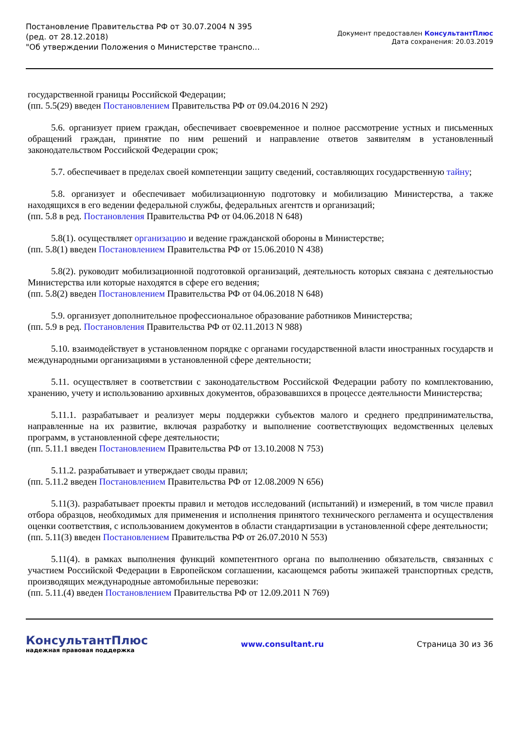Постановление Правительства РФ от 30.07.2004 N 395
(ред. от 28.12.2018)
"Об утверждении Положения о Министерстве транспо...
Документ предоставлен КонсультантПлюс
Дата сохранения: 20.03.2019
государственной границы Российской Федерации;
(пп. 5.5(29) введен Постановлением Правительства РФ от 09.04.2016 N 292)
5.6. организует прием граждан, обеспечивает своевременное и полное рассмотрение устных и письменных обращений граждан, принятие по ним решений и направление ответов заявителям в установленный законодательством Российской Федерации срок;
5.7. обеспечивает в пределах своей компетенции защиту сведений, составляющих государственную тайну;
5.8. организует и обеспечивает мобилизационную подготовку и мобилизацию Министерства, а также находящихся в его ведении федеральной службы, федеральных агентств и организаций;
(пп. 5.8 в ред. Постановления Правительства РФ от 04.06.2018 N 648)
5.8(1). осуществляет организацию и ведение гражданской обороны в Министерстве;
(пп. 5.8(1) введен Постановлением Правительства РФ от 15.06.2010 N 438)
5.8(2). руководит мобилизационной подготовкой организаций, деятельность которых связана с деятельностью Министерства или которые находятся в сфере его ведения;
(пп. 5.8(2) введен Постановлением Правительства РФ от 04.06.2018 N 648)
5.9. организует дополнительное профессиональное образование работников Министерства;
(пп. 5.9 в ред. Постановления Правительства РФ от 02.11.2013 N 988)
5.10. взаимодействует в установленном порядке с органами государственной власти иностранных государств и международными организациями в установленной сфере деятельности;
5.11. осуществляет в соответствии с законодательством Российской Федерации работу по комплектованию, хранению, учету и использованию архивных документов, образовавшихся в процессе деятельности Министерства;
5.11.1. разрабатывает и реализует меры поддержки субъектов малого и среднего предпринимательства, направленные на их развитие, включая разработку и выполнение соответствующих ведомственных целевых программ, в установленной сфере деятельности;
(пп. 5.11.1 введен Постановлением Правительства РФ от 13.10.2008 N 753)
5.11.2. разрабатывает и утверждает своды правил;
(пп. 5.11.2 введен Постановлением Правительства РФ от 12.08.2009 N 656)
5.11(3). разрабатывает проекты правил и методов исследований (испытаний) и измерений, в том числе правил отбора образцов, необходимых для применения и исполнения принятого технического регламента и осуществления оценки соответствия, с использованием документов в области стандартизации в установленной сфере деятельности;
(пп. 5.11(3) введен Постановлением Правительства РФ от 26.07.2010 N 553)
5.11(4). в рамках выполнения функций компетентного органа по выполнению обязательств, связанных с участием Российской Федерации в Европейском соглашении, касающемся работы экипажей транспортных средств, производящих международные автомобильные перевозки:
(пп. 5.11.(4) введен Постановлением Правительства РФ от 12.09.2011 N 769)
КонсультантПлюс
надежная правовая поддержка
www.consultant.ru Страница 30 из 36